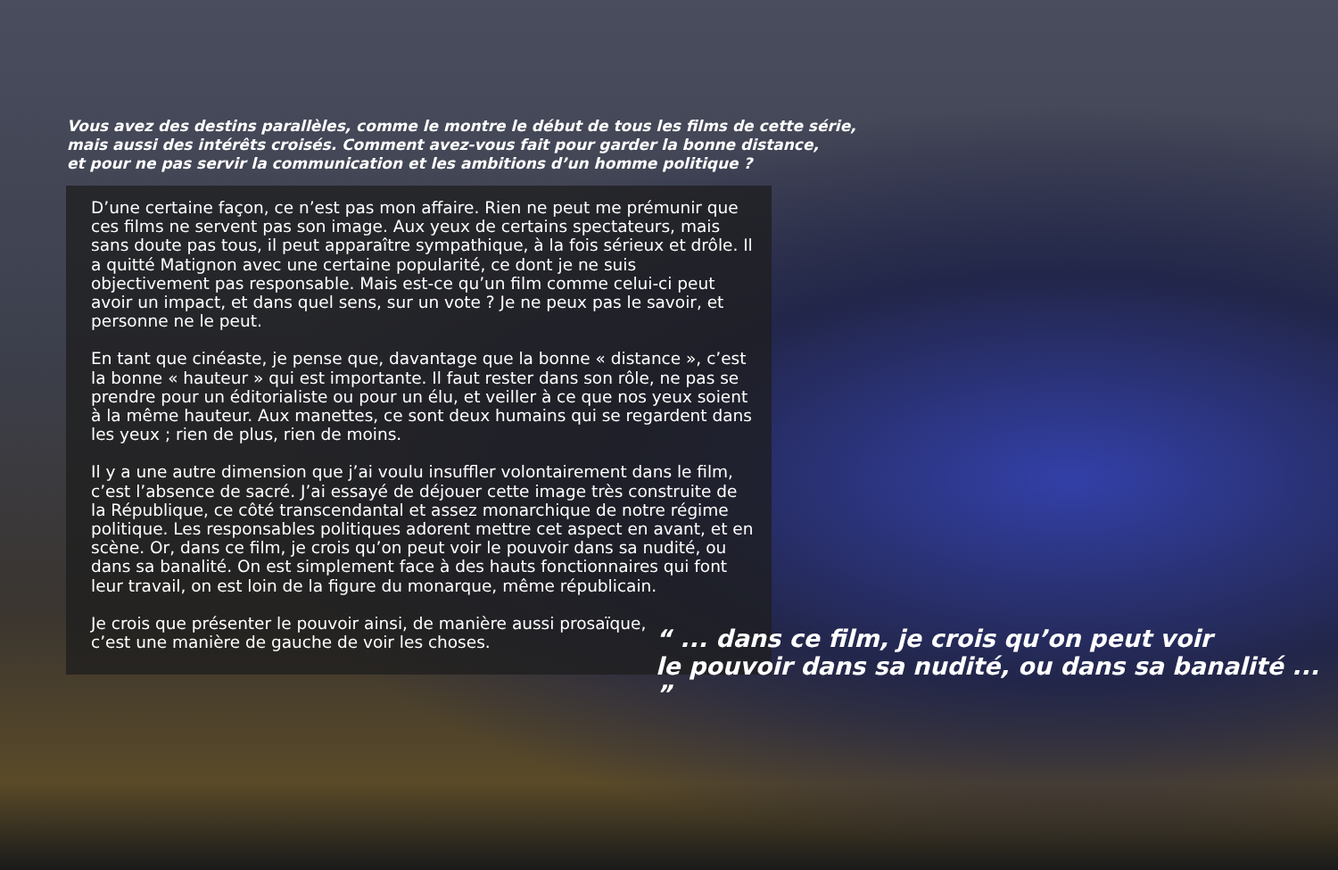Vous avez des destins parallèles, comme le montre le début de tous les films de cette série,
mais aussi des intérêts croisés. Comment avez-vous fait pour garder la bonne distance,
et pour ne pas servir la communication et les ambitions d’un homme politique ?
D’une certaine façon, ce n’est pas mon affaire. Rien ne peut me prémunir que ces films ne servent pas son image. Aux yeux de certains spectateurs, mais sans doute pas tous, il peut apparaître sympathique, à la fois sérieux et drôle. Il a quitté Matignon avec une certaine popularité, ce dont je ne suis objectivement pas responsable. Mais est-ce qu’un film comme celui-ci peut avoir un impact, et dans quel sens, sur un vote ? Je ne peux pas le savoir, et personne ne le peut.
En tant que cinéaste, je pense que, davantage que la bonne « distance », c’est la bonne « hauteur » qui est importante. Il faut rester dans son rôle, ne pas se prendre pour un éditorialiste ou pour un élu, et veiller à ce que nos yeux soient à la même hauteur. Aux manettes, ce sont deux humains qui se regardent dans les yeux ; rien de plus, rien de moins.
Il y a une autre dimension que j’ai voulu insuffler volontairement dans le film, c’est l’absence de sacré. J’ai essayé de déjouer cette image très construite de la République, ce côté transcendantal et assez monarchique de notre régime politique. Les responsables politiques adorent mettre cet aspect en avant, et en scène. Or, dans ce film, je crois qu’on peut voir le pouvoir dans sa nudité, ou dans sa banalité. On est simplement face à des hauts fonctionnaires qui font leur travail, on est loin de la figure du monarque, même républicain.
Je crois que présenter le pouvoir ainsi, de manière aussi prosaïque,
c’est une manière de gauche de voir les choses.
“ ... dans ce film, je crois qu’on peut voir
le pouvoir dans sa nudité, ou dans sa banalité ... ”